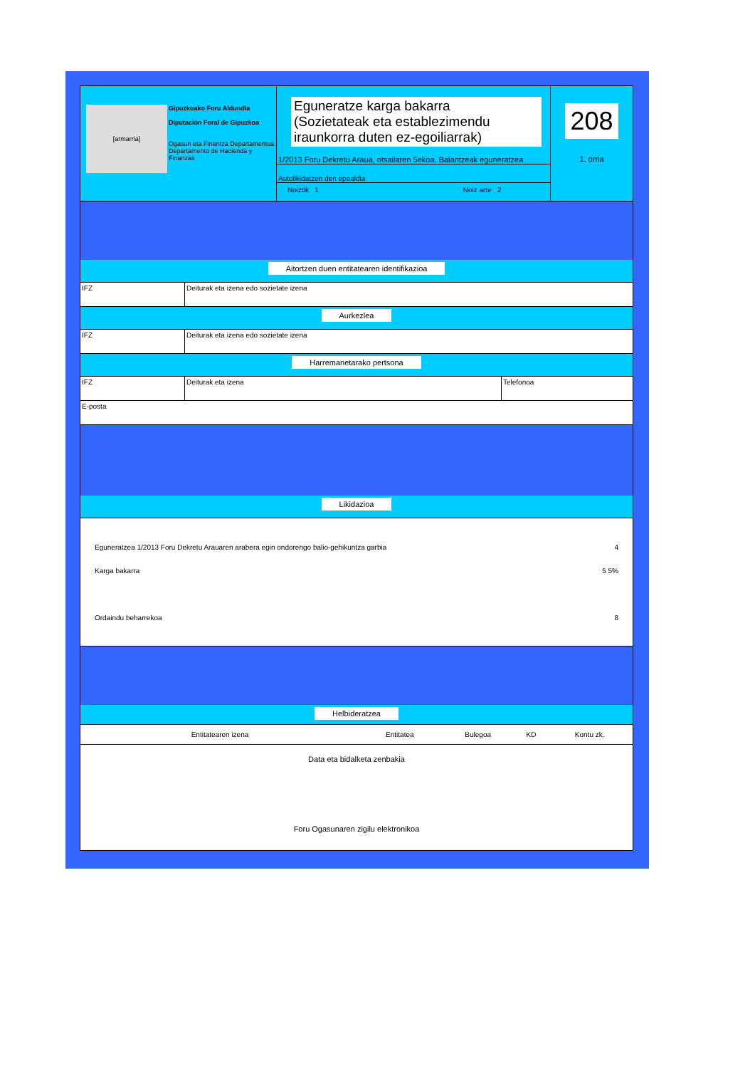[armarria]
Gipuzkoako Foru Aldundia
Diputación Foral de Gipuzkoa
Ogasun eta Finantza Departamentua
Departamento de Hacienda y Finanzas
Eguneratze karga bakarra
(Sozietateak eta establezimendu iraunkorra duten ez-egoiliarrak)
1/2013 Foru Dekretu Araua, otsailaren 5ekoa. Balantzeak eguneratzea
Autolikidatzen den epealdia
Noiztik 1 Noiz arte 2
208
1. orria
Aitortzen duen entitatearen identifikazioa
IFZ Deiturak eta izena edo sozietate izena
Aurkezlea
IFZ Deiturak eta izena edo sozietate izena
Harremanetarako pertsona
IFZ Deiturak eta izena Telefonoa
E-posta
Likidazioa
Eguneratzea 1/2013 Foru Dekretu Arauaren arabera egin ondorengo balio-gehikuntza garbia 4
Karga bakarra 5 5%
Ordaindu beharrekoa 8
Helbideratzea
| Entitatearen izena | Entitatea | Bulegoa | KD | Kontu zk. |
Data eta bidalketa zenbakia
Foru Ogasunaren zigilu elektronikoa